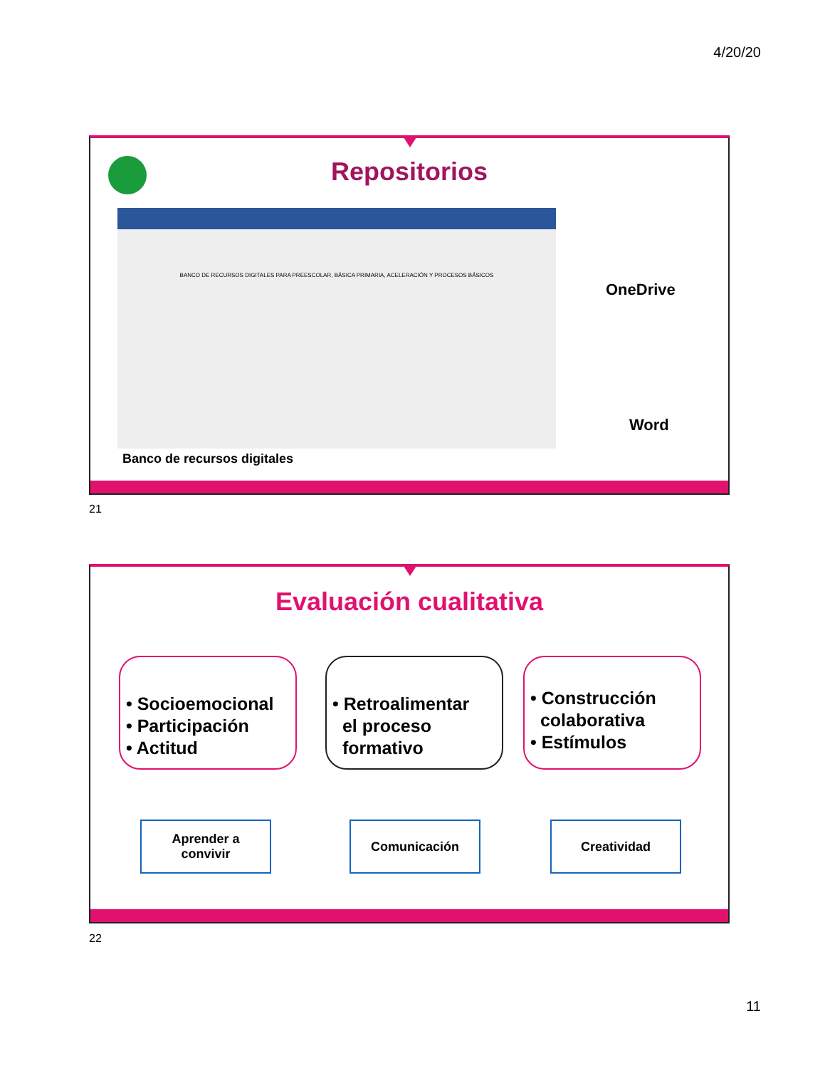4/20/20
Repositorios
BANCO DE RECURSOS DIGITALES PARA PREESCOLAR, BÁSICA PRIMARIA, ACELERACIÓN Y PROCESOS BÁSICOS
OneDrive
Word
Banco de recursos digitales
21
Evaluación cualitativa
• Socioemocional
• Participación
• Actitud
• Retroalimentar
el proceso
formativo
• Construcción
colaborativa
• Estímulos
Aprender a
convivir
Comunicación Creatividad
22
11